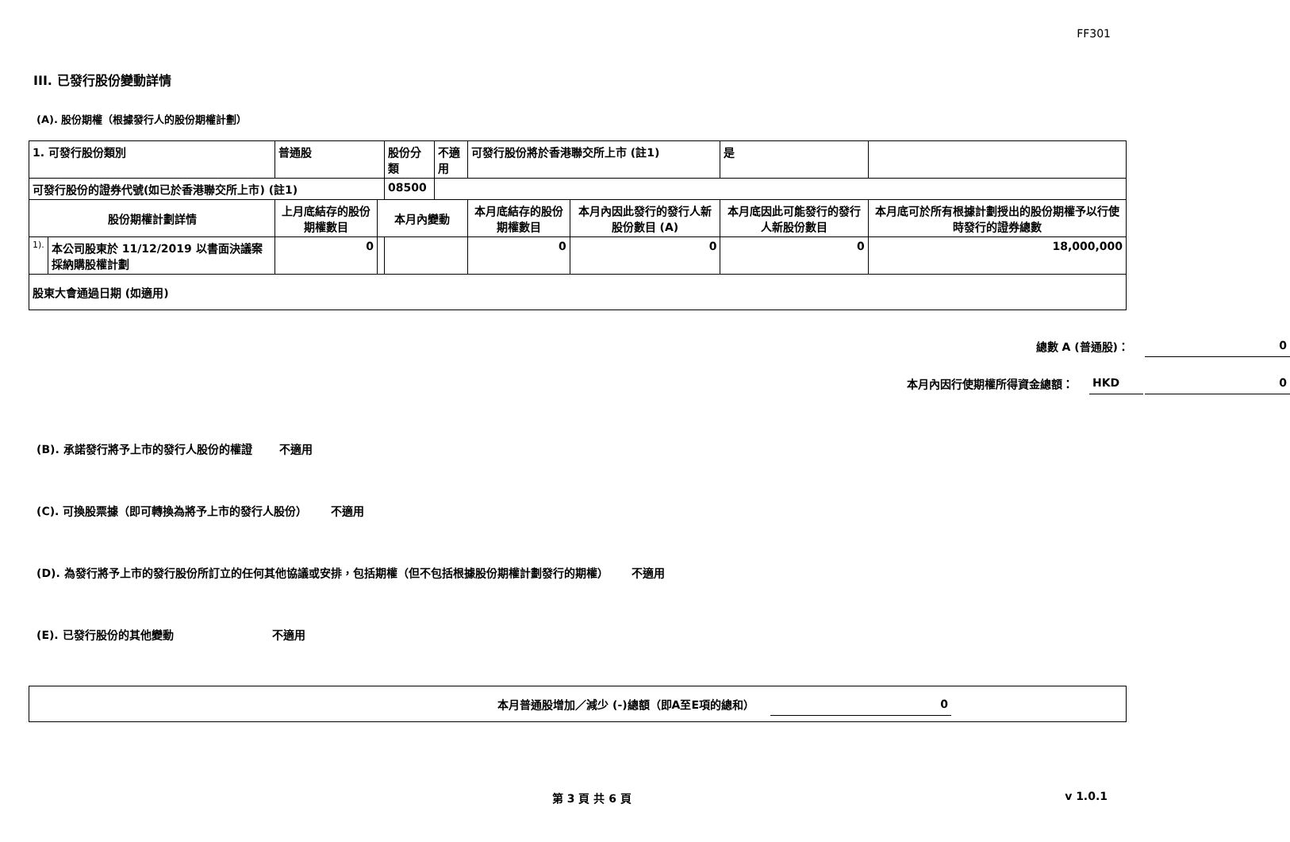FF301
III. 已發行股份變動詳情
(A). 股份期權（根據發行人的股份期權計劃）
| 1. 可發行股份類別 | | 普通股 | | 股份分類 | 不適用 | 可發行股份將於香港聯交所上市 (註1) | | 是 | |
| 可發行股份的證券代號(如已於香港聯交所上市) (註1) | | | | 08500 | | | | | |
| 股份期權計劃詳情 | | 上月底結存的股份期權數目 | 本月內變動 | | | 本月底結存的股份期權數目 | 本月內因此發行的發行人新股份數目 (A) | 本月底因此可能發行的發行人新股份數目 | 本月底可於所有根據計劃授出的股份期權予以行使時發行的證券總數 |
| 1). | 本公司股東於 11/12/2019 以書面決議案採納購股權計劃 | 0 | | | | 0 | 0 | 0 | 18,000,000 |
| 股東大會通過日期 (如適用) | | | | | | | | | |
總數 A (普通股)： 0
本月內因行使期權所得資金總額： HKD 0
(B). 承諾發行將予上市的發行人股份的權證 不適用
(C). 可換股票據（即可轉換為將予上市的發行人股份） 不適用
(D). 為發行將予上市的發行股份所訂立的任何其他協議或安排，包括期權（但不包括根據股份期權計劃發行的期權） 不適用
(E). 已發行股份的其他變動 不適用
本月普通股增加／減少 (-)總額（即A至E項的總和） 0
第 3 頁 共 6 頁 v 1.0.1